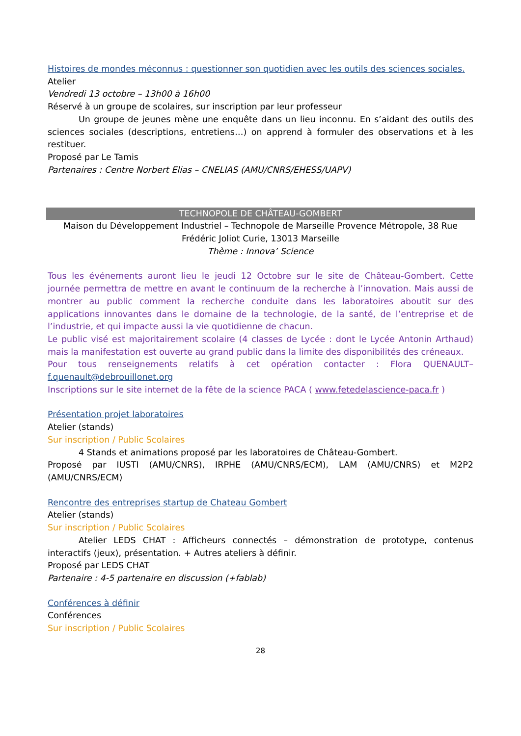Histoires de mondes méconnus : questionner son quotidien avec les outils des sciences sociales.
Atelier
Vendredi 13 octobre – 13h00 à 16h00
Réservé à un groupe de scolaires, sur inscription par leur professeur
Un groupe de jeunes mène une enquête dans un lieu inconnu. En s’aidant des outils des sciences sociales (descriptions, entretiens…) on apprend à formuler des observations et à les restituer.
Proposé par Le Tamis
Partenaires : Centre Norbert Elias – CNELIAS (AMU/CNRS/EHESS/UAPV)
TECHNOPOLE DE CHÂTEAU-GOMBERT
Maison du Développement Industriel – Technopole de Marseille Provence Métropole, 38 Rue Frédéric Joliot Curie, 13013 Marseille
Thème : Innova’ Science
Tous les événements auront lieu le jeudi 12 Octobre sur le site de Château-Gombert. Cette journée permettra de mettre en avant le continuum de la recherche à l’innovation. Mais aussi de montrer au public comment la recherche conduite dans les laboratoires aboutit sur des applications innovantes dans le domaine de la technologie, de la santé, de l’entreprise et de l’industrie, et qui impacte aussi la vie quotidienne de chacun.
Le public visé est majoritairement scolaire (4 classes de Lycée : dont le Lycée Antonin Arthaud) mais la manifestation est ouverte au grand public dans la limite des disponibilités des créneaux.
Pour tous renseignements relatifs à cet opération contacter : Flora QUENAULT– f.quenault@debrouillonet.org
Inscriptions sur le site internet de la fête de la science PACA ( www.fetedelascience-paca.fr )
Présentation projet laboratoires
Atelier (stands)
Sur inscription / Public Scolaires
4 Stands et animations proposé par les laboratoires de Château-Gombert.
Proposé par IUSTI (AMU/CNRS), IRPHE (AMU/CNRS/ECM), LAM (AMU/CNRS) et M2P2 (AMU/CNRS/ECM)
Rencontre des entreprises startup de Chateau Gombert
Atelier (stands)
Sur inscription / Public Scolaires
Atelier LEDS CHAT : Afficheurs connectés – démonstration de prototype, contenus interactifs (jeux), présentation. + Autres ateliers à définir.
Proposé par LEDS CHAT
Partenaire : 4-5 partenaire en discussion (+fablab)
Conférences à définir
Conférences
Sur inscription / Public Scolaires
28